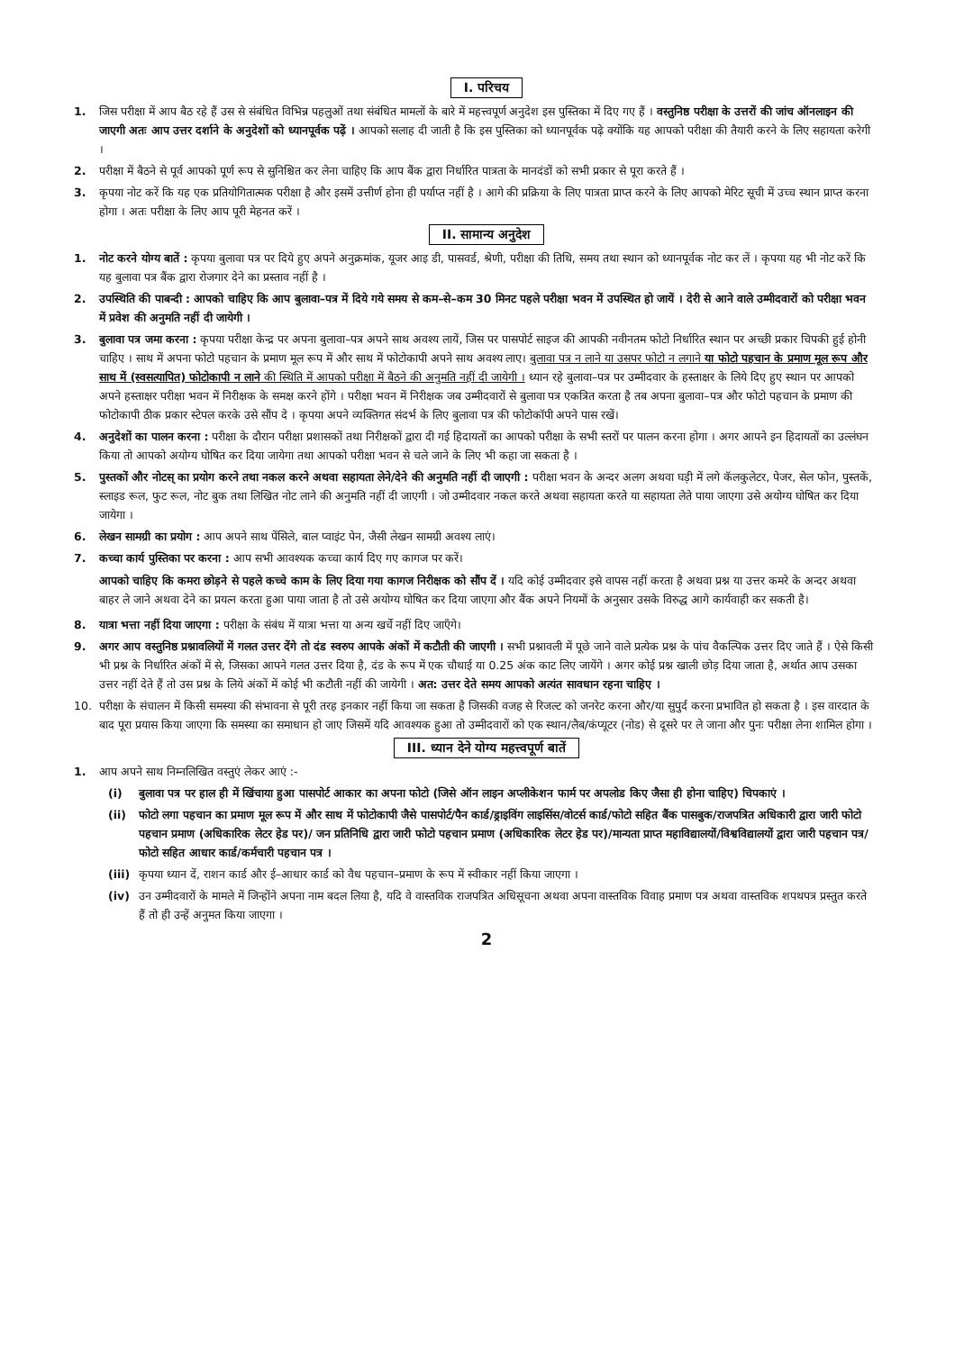I. परिचय
1. जिस परीक्षा में आप बैठ रहे हैं उस से संबंधित विभिन्न पहलुओं तथा संबंधित मामलों के बारे में महत्त्वपूर्ण अनुदेश इस पुस्तिका में दिए गए हैं । वस्तुनिष्ठ परीक्षा के उत्तरों की जांच ऑनलाइन की जाएगी अतः आप उत्तर दर्शाने के अनुदेशों को ध्यानपूर्वक पढ़ें । आपको सलाह दी जाती है कि इस पुस्तिका को ध्यानपूर्वक पढ़े क्योंकि यह आपको परीक्षा की तैयारी करने के लिए सहायता करेगी ।
2. परीक्षा में बैठने से पूर्व आपको पूर्ण रूप से सुनिश्चित कर लेना चाहिए कि आप बैंक द्वारा निर्धारित पात्रता के मानदंडों को सभी प्रकार से पूरा करते हैं ।
3. कृपया नोट करें कि यह एक प्रतियोगितात्मक परीक्षा है और इसमें उत्तीर्ण होना ही पर्याप्त नहीं है । आगे की प्रक्रिया के लिए पात्रता प्राप्त करने के लिए आपको मेरिट सूची में उच्च स्थान प्राप्त करना होगा । अतः परीक्षा के लिए आप पूरी मेहनत करें ।
II. सामान्य अनुदेश
1. नोट करने योग्य बातें : कृपया बुलावा पत्र पर दिये हुए अपने अनुक्रमांक, यूजर आइ डी, पासवर्ड, श्रेणी, परीक्षा की तिथि, समय तथा स्थान को ध्यानपूर्वक नोट कर लें । कृपया यह भी नोट करें कि यह बुलावा पत्र बैंक द्वारा रोजगार देने का प्रस्ताव नहीं है ।
2. उपस्थिति की पाबन्दी : आपको चाहिए कि आप बुलावा–पत्र में दिये गये समय से कम–से–कम 30 मिनट पहले परीक्षा भवन में उपस्थित हो जायें । देरी से आने वाले उम्मीदवारों को परीक्षा भवन में प्रवेश की अनुमति नहीं दी जायेगी ।
3. बुलावा पत्र जमा करना : कृपया परीक्षा केन्द्र पर अपना बुलावा–पत्र अपने साथ अवश्य लायें, जिस पर पासपोर्ट साइज की आपकी नवीनतम फोटो निर्धारित स्थान पर अच्छी प्रकार चिपकी हुई होनी चाहिए । साथ में अपना फोटो पहचान के प्रमाण मूल रूप में और साथ में फोटोकापी अपने साथ अवश्य लाए। बुलावा पत्र न लाने या उसपर फोटो न लगाने या फोटो पहचान के प्रमाण मूल रूप और साथ में (स्वसत्यापित) फोटोकापी न लाने की स्थिति में आपको परीक्षा में बैठने की अनुमति नहीं दी जायेगी । ध्यान रहे बुलावा–पत्र पर उम्मीदवार के हस्ताक्षर के लिये दिए हुए स्थान पर आपको अपने हस्ताक्षर परीक्षा भवन में निरीक्षक के समक्ष करने होंगे । परीक्षा भवन में निरीक्षक जब उम्मीदवारों से बुलावा पत्र एकत्रित करता है तब अपना बुलावा–पत्र और फोटो पहचान के प्रमाण की फोटोकापी ठीक प्रकार स्टेपल करके उसे सौंप दे । कृपया अपने व्यक्तिगत संदर्भ के लिए बुलावा पत्र की फोटोकॉपी अपने पास रखें।
4. अनुदेशों का पालन करना : परीक्षा के दौरान परीक्षा प्रशासकों तथा निरीक्षकों द्वारा दी गई हिदायतों का आपको परीक्षा के सभी स्तरों पर पालन करना होगा । अगर आपने इन हिदायतों का उल्लंघन किया तो आपको अयोग्य घोषित कर दिया जायेगा तथा आपको परीक्षा भवन से चले जाने के लिए भी कहा जा सकता है ।
5. पुस्तकों और नोटस् का प्रयोग करने तथा नकल करने अथवा सहायता लेने/देने की अनुमति नहीं दी जाएगी : परीक्षा भवन के अन्दर अलग अथवा घड़ी में लगे कॅलकुलेटर, पेजर, सेल फोन, पुस्तकें, स्लाइड रूल, फुट रूल, नोट बुक तथा लिखित नोट लाने की अनुमति नहीं दी जाएगी । जो उम्मीदवार नकल करते अथवा सहायता करते या सहायता लेते पाया जाएगा उसे अयोग्य घोषित कर दिया जायेगा ।
6. लेखन सामग्री का प्रयोग : आप अपने साथ पेंसिले, बाल प्वाइंट पेन, जैसी लेखन सामग्री अवश्य लाएं।
7. कच्चा कार्य पुस्तिका पर करना : आप सभी आवश्यक कच्चा कार्य दिए गए कागज पर करें।
आपको चाहिए कि कमरा छोड़ने से पहले कच्चे काम के लिए दिया गया कागज निरीक्षक को सौंप दें । यदि कोई उम्मीदवार इसे वापस नहीं करता है अथवा प्रश्न या उत्तर कमरे के अन्दर अथवा बाहर ले जाने अथवा देने का प्रयत्न करता हुआ पाया जाता है तो उसे अयोग्य घोषित कर दिया जाएगा और बैंक अपने नियमों के अनुसार उसके विरुद्ध आगे कार्यवाही कर सकती है।
8. यात्रा भत्ता नहीं दिया जाएगा : परीक्षा के संबंध में यात्रा भत्ता या अन्य खर्चे नहीं दिए जाएँगे।
9. अगर आप वस्तुनिष्ठ प्रश्नावलियों में गलत उत्तर देंगे तो दंड स्वरुप आपके अंकों में कटौती की जाएगी । सभी प्रश्नावली में पूछे जाने वाले प्रत्येक प्रश्न के पांच वैकल्पिक उत्तर दिए जाते हैं । ऐसे किसी भी प्रश्न के निर्धारित अंकों में से, जिसका आपने गलत उत्तर दिया है, दंड के रूप में एक चौथाई या 0.25 अंक काट लिए जायेंगे । अगर कोई प्रश्न खाली छोड़ दिया जाता है, अर्थात आप उसका उत्तर नहीं देते हैं तो उस प्रश्न के लिये अंकों में कोई भी कटौती नहीं की जायेगी । अत: उत्तर देते समय आपको अत्यंत सावधान रहना चाहिए ।
10. परीक्षा के संचालन में किसी समस्या की संभावना से पूरी तरह इनकार नहीं किया जा सकता है जिसकी वजह से रिजल्ट को जनरेट करना और/या सुपुर्द करना प्रभावित हो सकता है । इस वारदात के बाद पूरा प्रयास किया जाएगा कि समस्या का समाधान हो जाए जिसमें यदि आवश्यक हुआ तो उम्मीदवारों को एक स्थान/लैब/कंप्यूटर (नोड) से दूसरे पर ले जाना और पुनः परीक्षा लेना शामिल होगा ।
III. ध्यान देने योग्य महत्त्वपूर्ण बातें
1. आप अपने साथ निम्नलिखित वस्तुएं लेकर आएं :-
(i) बुलावा पत्र पर हाल ही में खिंचाया हुआ पासपोर्ट आकार का अपना फोटो (जिसे ऑन लाइन अप्लीकेशन फार्म पर अपलोड किए जैसा ही होना चाहिए) चिपकाएं ।
(ii) फोटो लगा पहचान का प्रमाण मूल रूप में और साथ में फोटोकापी जैसे पासपोर्ट/पैन कार्ड/ड्राइविंग लाइसिंस/वोटर्स कार्ड/फोटो सहित बैंक पासबुक/राजपत्रित अधिकारी द्वारा जारी फोटो पहचान प्रमाण (अधिकारिक लेटर हेड पर)/ जन प्रतिनिधि द्वारा जारी फोटो पहचान प्रमाण (अधिकारिक लेटर हेड पर)/मान्यता प्राप्त महाविद्यालयों/विश्वविद्यालयों द्वारा जारी पहचान पत्र/फोटो सहित आधार कार्ड/कर्मचारी पहचान पत्र ।
(iii)
कृपया ध्यान दें, राशन कार्ड और ई–आधार कार्ड को वैध पहचान–प्रमाण के रूप में स्वीकार नहीं किया जाएगा ।
(iv) उन उम्मीदवारों के मामले में जिन्होंने अपना नाम बदल लिया है, यदि वे वास्तविक राजपत्रित अधिसूचना अथवा अपना वास्तविक विवाह प्रमाण पत्र अथवा वास्तविक शपथपत्र प्रस्तुत करते हैं तो ही उन्हें अनुमत किया जाएगा ।
2